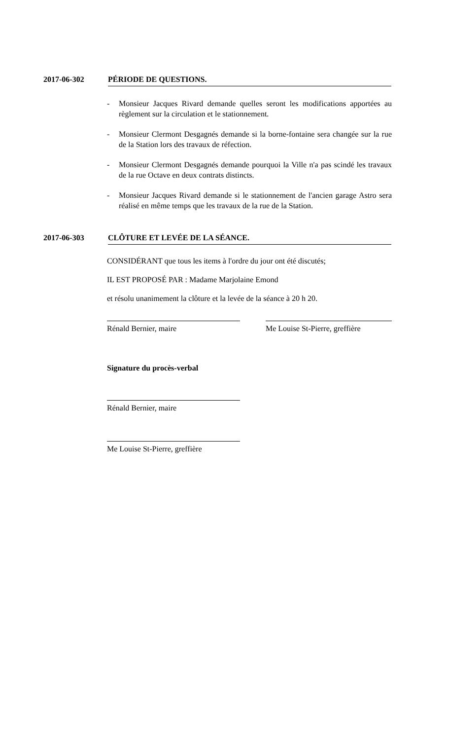2017-06-302 PÉRIODE DE QUESTIONS.
- Monsieur Jacques Rivard demande quelles seront les modifications apportées au règlement sur la circulation et le stationnement.
- Monsieur Clermont Desgagnés demande si la borne-fontaine sera changée sur la rue de la Station lors des travaux de réfection.
- Monsieur Clermont Desgagnés demande pourquoi la Ville n'a pas scindé les travaux de la rue Octave en deux contrats distincts.
- Monsieur Jacques Rivard demande si le stationnement de l'ancien garage Astro sera réalisé en même temps que les travaux de la rue de la Station.
2017-06-303 CLÔTURE ET LEVÉE DE LA SÉANCE.
CONSIDÉRANT que tous les items à l'ordre du jour ont été discutés;
IL EST PROPOSÉ PAR : Madame Marjolaine Emond
et résolu unanimement la clôture et la levée de la séance à 20 h 20.
Rénald Bernier, maire Me Louise St-Pierre, greffière
Signature du procès-verbal
Rénald Bernier, maire
Me Louise St-Pierre, greffière